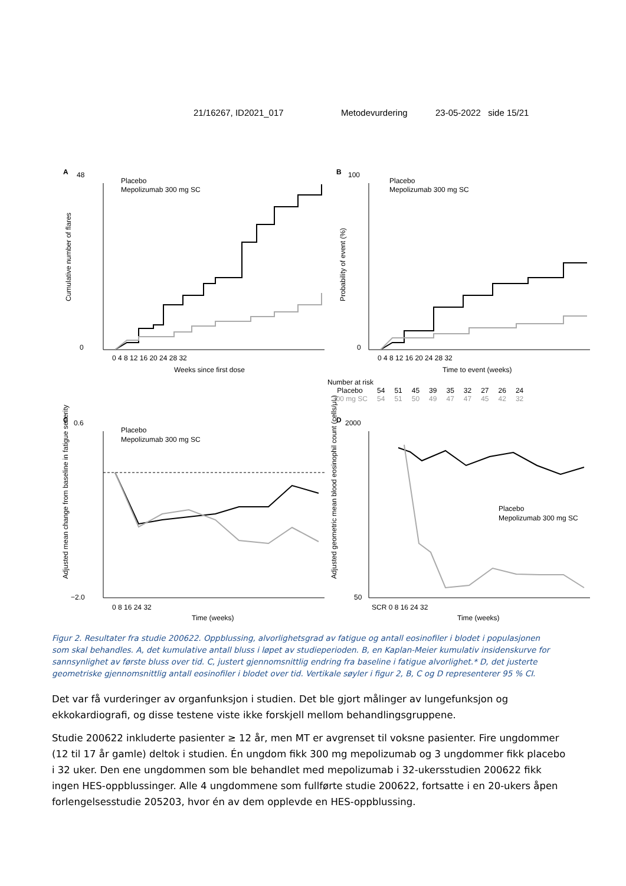21/16267, ID2021_017 Metodevurdering 23-05-2022 side 15/21
A
B
C
D
48
0
100
0
0.6
−2.0
2000
50
0 4 8 12 16 20 24 28 32
0 4 8 12 16 20 24 28 32
0 8 16 24 32
SCR 0 8 16 24 32
Weeks since first dose
Time to event (weeks)
Time (weeks)
Time (weeks)
Cumulative number of flares
Probability of event (%)
Adjusted mean change from baseline in fatigue severity
Adjusted geometric mean blood eosinophil count (cells/μL)
Placebo
Mepolizumab 300 mg SC
Placebo
Mepolizumab 300 mg SC
Placebo
Mepolizumab 300 mg SC
Placebo
Mepolizumab 300 mg SC
Number at risk
| Placebo | 54 | 51 | 45 | 39 | 35 | 32 | 27 | 26 | 24 |
| 300 mg SC | 54 | 51 | 50 | 49 | 47 | 47 | 45 | 42 | 32 |
Figur 2. Resultater fra studie 200622. Oppblussing, alvorlighetsgrad av fatigue og antall eosinofiler i blodet i populasjonen som skal behandles. A, det kumulative antall bluss i løpet av studieperioden. B, en Kaplan-Meier kumulativ insidenskurve for sannsynlighet av første bluss over tid. C, justert gjennomsnittlig endring fra baseline i fatigue alvorlighet.* D, det justerte geometriske gjennomsnittlig antall eosinofiler i blodet over tid. Vertikale søyler i figur 2, B, C og D representerer 95 % CI.
Det var få vurderinger av organfunksjon i studien. Det ble gjort målinger av lungefunksjon og ekkokardiografi, og disse testene viste ikke forskjell mellom behandlingsgruppene.
Studie 200622 inkluderte pasienter ≥ 12 år, men MT er avgrenset til voksne pasienter. Fire ungdommer (12 til 17 år gamle) deltok i studien. Én ungdom fikk 300 mg mepolizumab og 3 ungdommer fikk placebo i 32 uker. Den ene ungdommen som ble behandlet med mepolizumab i 32-ukersstudien 200622 fikk ingen HES-oppblussinger. Alle 4 ungdommene som fullførte studie 200622, fortsatte i en 20-ukers åpen forlengelsesstudie 205203, hvor én av dem opplevde en HES-oppblussing.